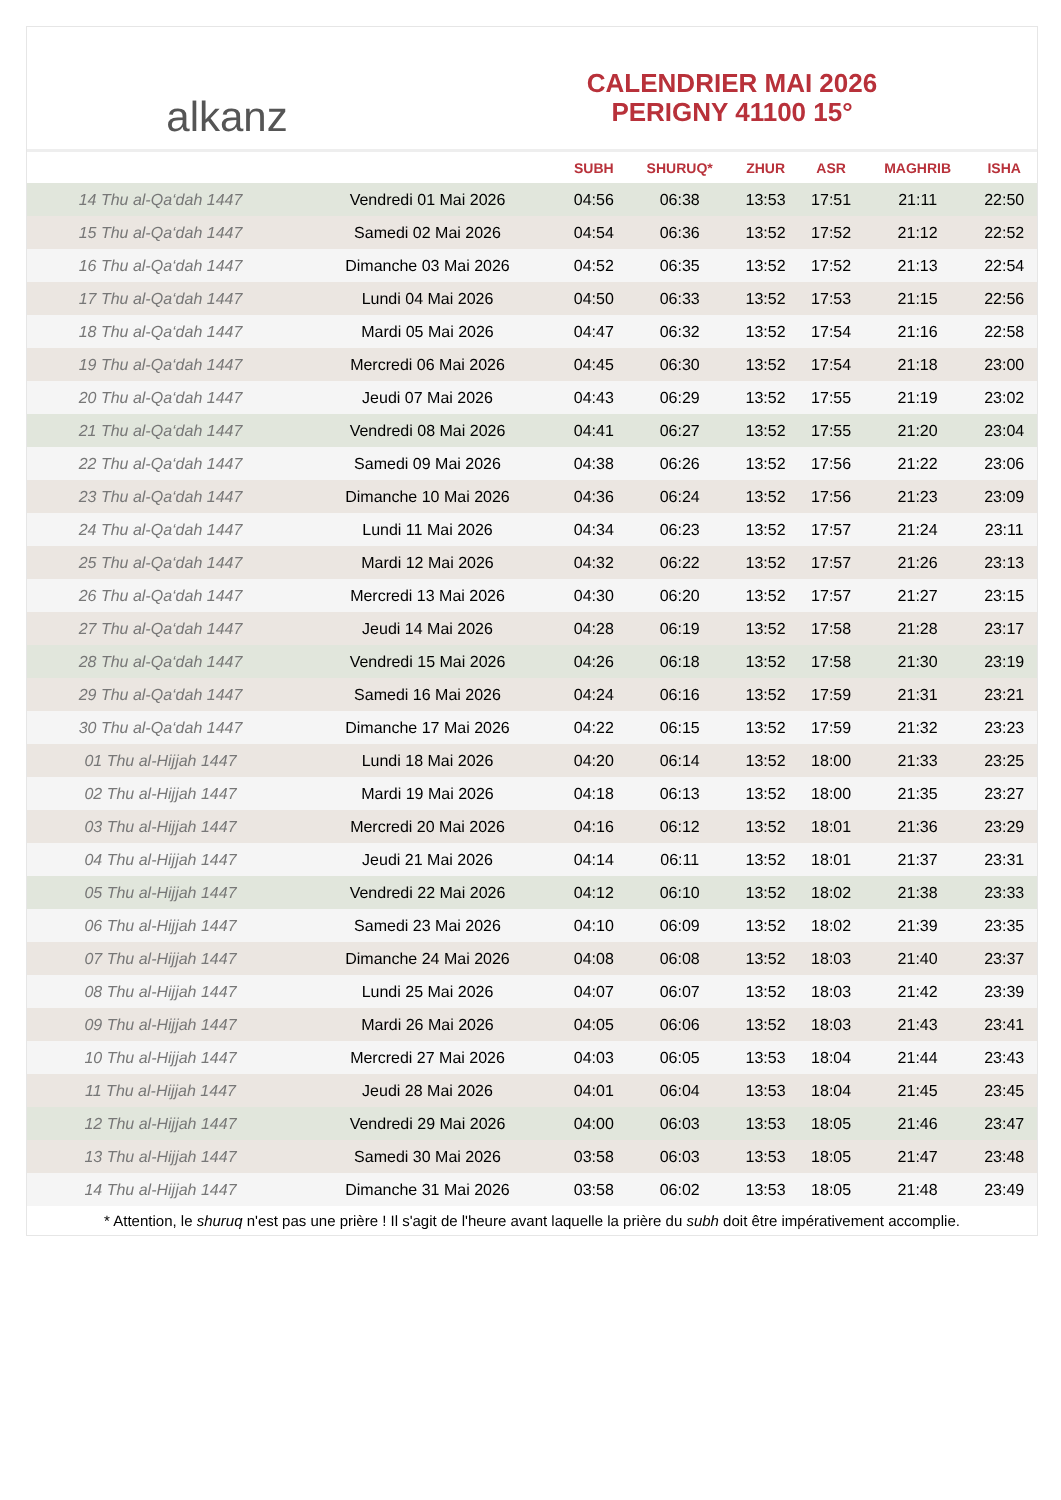alkanz
CALENDRIER MAI 2026
PERIGNY 41100 15°
| | | SUBH | SHURUQ* | ZHUR | ASR | MAGHRIB | ISHA |
| --- | --- | --- | --- | --- | --- | --- | --- |
| 14 Thu al-Qa‘dah 1447 | Vendredi 01 Mai 2026 | 04:56 | 06:38 | 13:53 | 17:51 | 21:11 | 22:50 |
| 15 Thu al-Qa‘dah 1447 | Samedi 02 Mai 2026 | 04:54 | 06:36 | 13:52 | 17:52 | 21:12 | 22:52 |
| 16 Thu al-Qa‘dah 1447 | Dimanche 03 Mai 2026 | 04:52 | 06:35 | 13:52 | 17:52 | 21:13 | 22:54 |
| 17 Thu al-Qa‘dah 1447 | Lundi 04 Mai 2026 | 04:50 | 06:33 | 13:52 | 17:53 | 21:15 | 22:56 |
| 18 Thu al-Qa‘dah 1447 | Mardi 05 Mai 2026 | 04:47 | 06:32 | 13:52 | 17:54 | 21:16 | 22:58 |
| 19 Thu al-Qa‘dah 1447 | Mercredi 06 Mai 2026 | 04:45 | 06:30 | 13:52 | 17:54 | 21:18 | 23:00 |
| 20 Thu al-Qa‘dah 1447 | Jeudi 07 Mai 2026 | 04:43 | 06:29 | 13:52 | 17:55 | 21:19 | 23:02 |
| 21 Thu al-Qa‘dah 1447 | Vendredi 08 Mai 2026 | 04:41 | 06:27 | 13:52 | 17:55 | 21:20 | 23:04 |
| 22 Thu al-Qa‘dah 1447 | Samedi 09 Mai 2026 | 04:38 | 06:26 | 13:52 | 17:56 | 21:22 | 23:06 |
| 23 Thu al-Qa‘dah 1447 | Dimanche 10 Mai 2026 | 04:36 | 06:24 | 13:52 | 17:56 | 21:23 | 23:09 |
| 24 Thu al-Qa‘dah 1447 | Lundi 11 Mai 2026 | 04:34 | 06:23 | 13:52 | 17:57 | 21:24 | 23:11 |
| 25 Thu al-Qa‘dah 1447 | Mardi 12 Mai 2026 | 04:32 | 06:22 | 13:52 | 17:57 | 21:26 | 23:13 |
| 26 Thu al-Qa‘dah 1447 | Mercredi 13 Mai 2026 | 04:30 | 06:20 | 13:52 | 17:57 | 21:27 | 23:15 |
| 27 Thu al-Qa‘dah 1447 | Jeudi 14 Mai 2026 | 04:28 | 06:19 | 13:52 | 17:58 | 21:28 | 23:17 |
| 28 Thu al-Qa‘dah 1447 | Vendredi 15 Mai 2026 | 04:26 | 06:18 | 13:52 | 17:58 | 21:30 | 23:19 |
| 29 Thu al-Qa‘dah 1447 | Samedi 16 Mai 2026 | 04:24 | 06:16 | 13:52 | 17:59 | 21:31 | 23:21 |
| 30 Thu al-Qa‘dah 1447 | Dimanche 17 Mai 2026 | 04:22 | 06:15 | 13:52 | 17:59 | 21:32 | 23:23 |
| 01 Thu al-Hijjah 1447 | Lundi 18 Mai 2026 | 04:20 | 06:14 | 13:52 | 18:00 | 21:33 | 23:25 |
| 02 Thu al-Hijjah 1447 | Mardi 19 Mai 2026 | 04:18 | 06:13 | 13:52 | 18:00 | 21:35 | 23:27 |
| 03 Thu al-Hijjah 1447 | Mercredi 20 Mai 2026 | 04:16 | 06:12 | 13:52 | 18:01 | 21:36 | 23:29 |
| 04 Thu al-Hijjah 1447 | Jeudi 21 Mai 2026 | 04:14 | 06:11 | 13:52 | 18:01 | 21:37 | 23:31 |
| 05 Thu al-Hijjah 1447 | Vendredi 22 Mai 2026 | 04:12 | 06:10 | 13:52 | 18:02 | 21:38 | 23:33 |
| 06 Thu al-Hijjah 1447 | Samedi 23 Mai 2026 | 04:10 | 06:09 | 13:52 | 18:02 | 21:39 | 23:35 |
| 07 Thu al-Hijjah 1447 | Dimanche 24 Mai 2026 | 04:08 | 06:08 | 13:52 | 18:03 | 21:40 | 23:37 |
| 08 Thu al-Hijjah 1447 | Lundi 25 Mai 2026 | 04:07 | 06:07 | 13:52 | 18:03 | 21:42 | 23:39 |
| 09 Thu al-Hijjah 1447 | Mardi 26 Mai 2026 | 04:05 | 06:06 | 13:52 | 18:03 | 21:43 | 23:41 |
| 10 Thu al-Hijjah 1447 | Mercredi 27 Mai 2026 | 04:03 | 06:05 | 13:53 | 18:04 | 21:44 | 23:43 |
| 11 Thu al-Hijjah 1447 | Jeudi 28 Mai 2026 | 04:01 | 06:04 | 13:53 | 18:04 | 21:45 | 23:45 |
| 12 Thu al-Hijjah 1447 | Vendredi 29 Mai 2026 | 04:00 | 06:03 | 13:53 | 18:05 | 21:46 | 23:47 |
| 13 Thu al-Hijjah 1447 | Samedi 30 Mai 2026 | 03:58 | 06:03 | 13:53 | 18:05 | 21:47 | 23:48 |
| 14 Thu al-Hijjah 1447 | Dimanche 31 Mai 2026 | 03:58 | 06:02 | 13:53 | 18:05 | 21:48 | 23:49 |
* Attention, le shuruq n'est pas une prière ! Il s'agit de l'heure avant laquelle la prière du subh doit être impérativement accomplie.